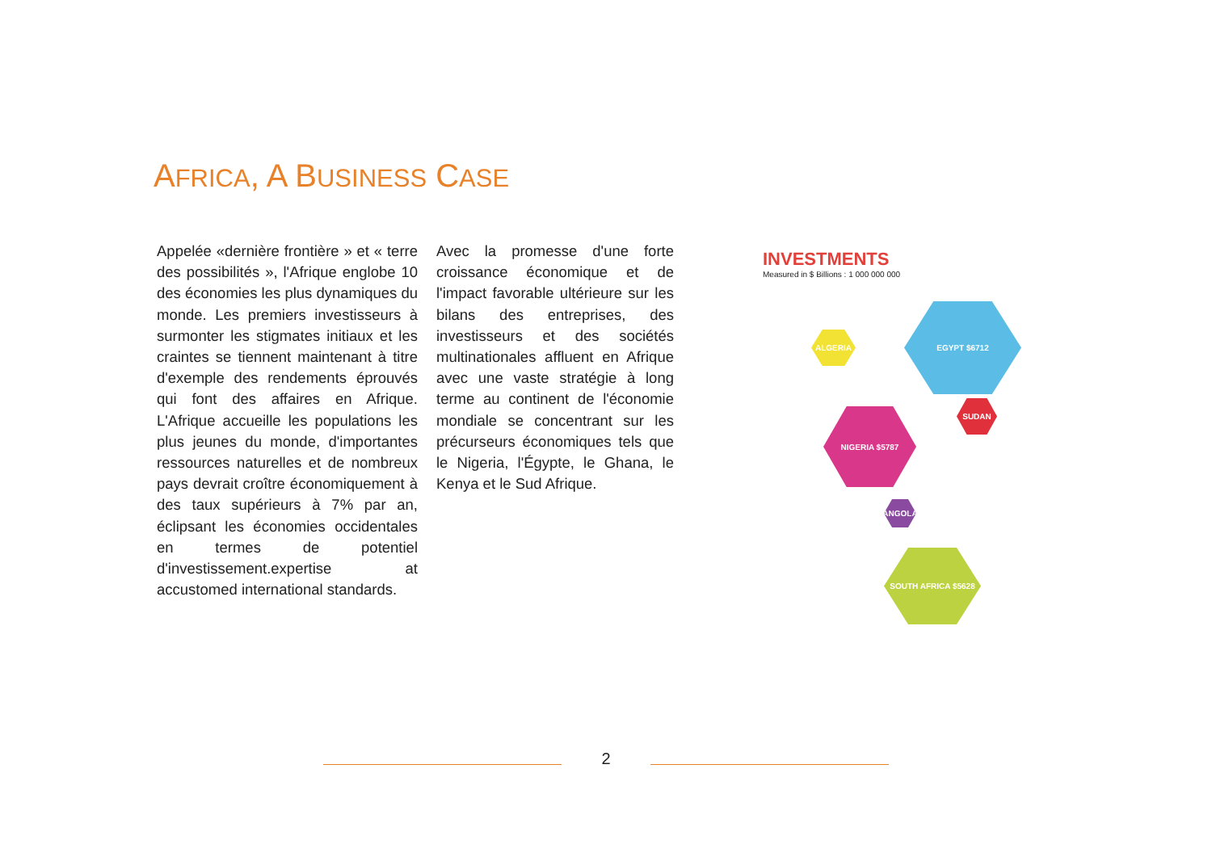AFRICA, A BUSINESS CASE
Appelée «dernière frontière » et « terre des possibilités », l'Afrique englobe 10 des économies les plus dynamiques du monde. Les premiers investisseurs à surmonter les stigmates initiaux et les craintes se tiennent maintenant à titre d'exemple des rendements éprouvés qui font des affaires en Afrique. L'Afrique accueille les populations les plus jeunes du monde, d'importantes ressources naturelles et de nombreux pays devrait croître économiquement à des taux supérieurs à 7% par an, éclipsant les économies occidentales en termes de potentiel d'investissement.expertise at accustomed international standards.
Avec la promesse d'une forte croissance économique et de l'impact favorable ultérieure sur les bilans des entreprises, des investisseurs et des sociétés multinationales affluent en Afrique avec une vaste stratégie à long terme au continent de l'économie mondiale se concentrant sur les précurseurs économiques tels que le Nigeria, l'Égypte, le Ghana, le Kenya et le Sud Afrique.
INVESTMENTS
Measured in $ Billions : 1 000 000 000
EGYPT $6712
NIGERIA $5787
SOUTH AFRICA $5628
SUDAN
ALGERIA
ANGOLA
2